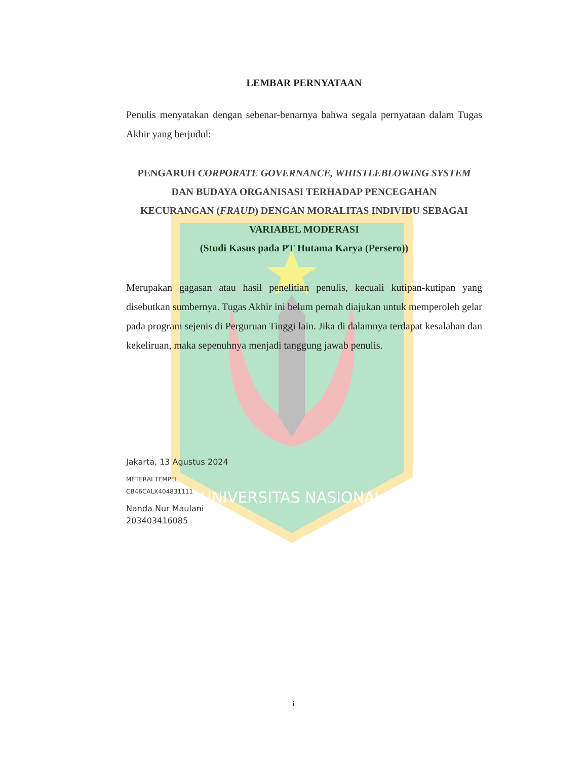UNIVERSITAS NASIONAL
LEMBAR PERNYATAAN
Penulis menyatakan dengan sebenar-benarnya bahwa segala pernyataan dalam Tugas Akhir yang berjudul:
PENGARUH CORPORATE GOVERNANCE, WHISTLEBLOWING SYSTEM
DAN BUDAYA ORGANISASI TERHADAP PENCEGAHAN
KECURANGAN (FRAUD) DENGAN MORALITAS INDIVIDU SEBAGAI
VARIABEL MODERASI
(Studi Kasus pada PT Hutama Karya (Persero))
Merupakan gagasan atau hasil penelitian penulis, kecuali kutipan-kutipan yang disebutkan sumbernya. Tugas Akhir ini belum pernah diajukan untuk memperoleh gelar pada program sejenis di Perguruan Tinggi lain. Jika di dalamnya terdapat kesalahan dan kekeliruan, maka sepenuhnya menjadi tanggung jawab penulis.
Jakarta, 13 Agustus 2024
METERAI TEMPEL
CB46CALX404831111
Nanda Nur Maulani
203403416085
i